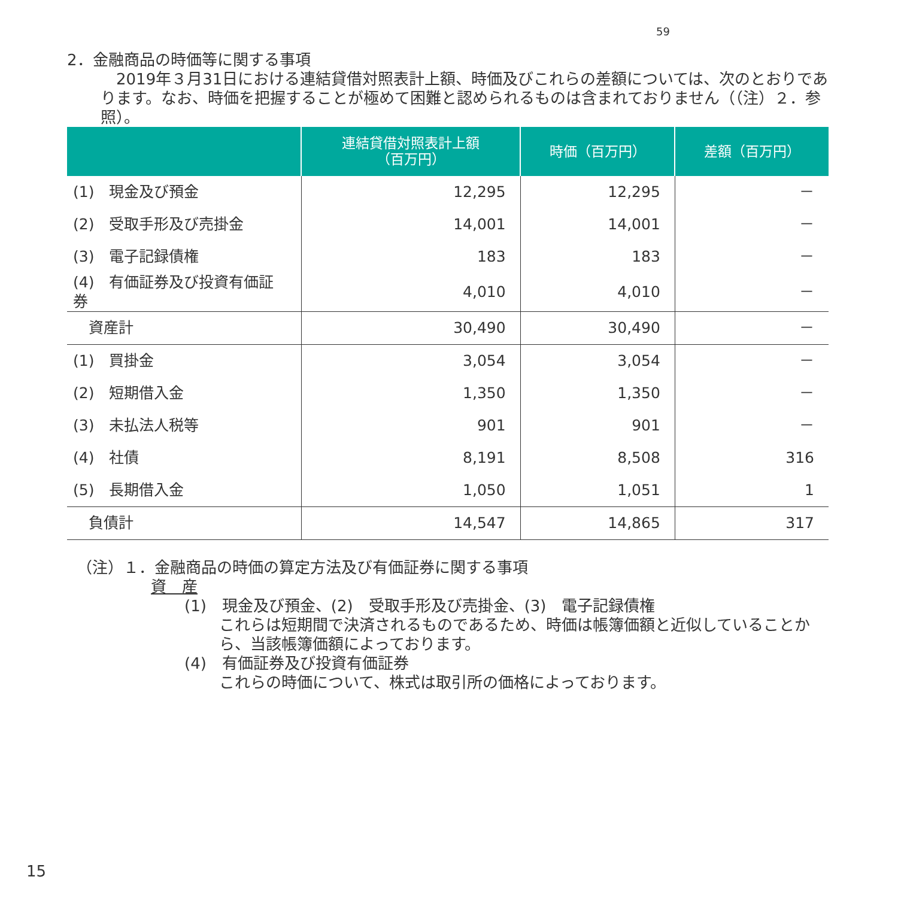59
2．金融商品の時価等に関する事項
　2019年３月31日における連結貸借対照表計上額、時価及びこれらの差額については、次のとおりであります。なお、時価を把握することが極めて困難と認められるものは含まれておりません（（注）２．参照）。
| | 連結貸借対照表計上額 （百万円） | 時価（百万円） | 差額（百万円） |
| --- | --- | --- | --- |
| (1) 現金及び預金 | 12,295 | 12,295 | － |
| (2) 受取手形及び売掛金 | 14,001 | 14,001 | － |
| (3) 電子記録債権 | 183 | 183 | － |
| (4) 有価証券及び投資有価証券 | 4,010 | 4,010 | － |
| 資産計 | 30,490 | 30,490 | － |
| (1) 買掛金 | 3,054 | 3,054 | － |
| (2) 短期借入金 | 1,350 | 1,350 | － |
| (3) 未払法人税等 | 901 | 901 | － |
| (4) 社債 | 8,191 | 8,508 | 316 |
| (5) 長期借入金 | 1,050 | 1,051 | 1 |
| 負債計 | 14,547 | 14,865 | 317 |
（注）１．金融商品の時価の算定方法及び有価証券に関する事項
資　産
(1)　現金及び預金、(2)　受取手形及び売掛金、(3)　電子記録債権
これらは短期間で決済されるものであるため、時価は帳簿価額と近似していることから、当該帳簿価額によっております。
(4)　有価証券及び投資有価証券
これらの時価について、株式は取引所の価格によっております。
15